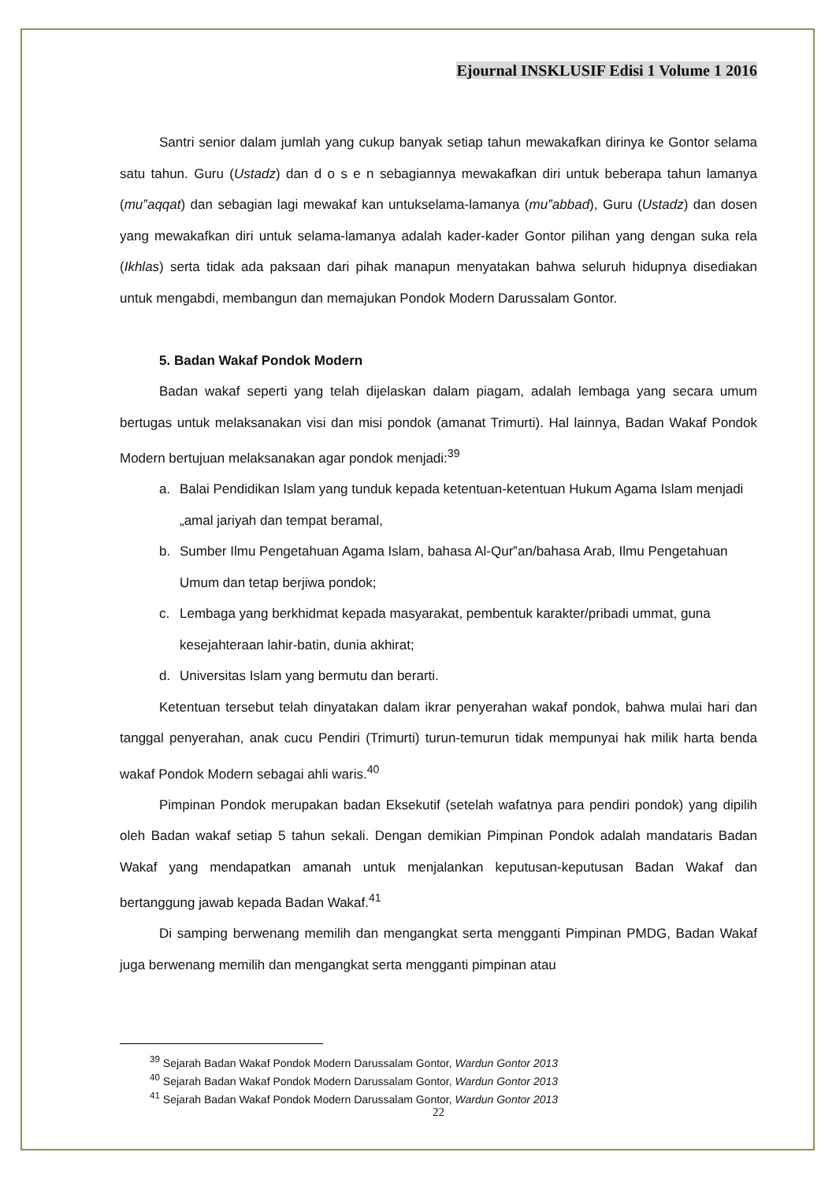Ejournal INSKLUSIF Edisi 1 Volume 1 2016
Santri senior dalam jumlah yang cukup banyak setiap tahun mewakafkan dirinya ke Gontor selama satu tahun. Guru (Ustadz) dan d o s e n sebagiannya mewakafkan diri untuk beberapa tahun lamanya (mu‟aqqat) dan sebagian lagi mewakaf kan untukselama-lamanya (mu‟abbad), Guru (Ustadz) dan dosen yang mewakafkan diri untuk selama-lamanya adalah kader-kader Gontor pilihan yang dengan suka rela (Ikhlas) serta tidak ada paksaan dari pihak manapun menyatakan bahwa seluruh hidupnya disediakan untuk mengabdi, membangun dan memajukan Pondok Modern Darussalam Gontor.
5. Badan Wakaf Pondok Modern
Badan wakaf seperti yang telah dijelaskan dalam piagam, adalah lembaga yang secara umum bertugas untuk melaksanakan visi dan misi pondok (amanat Trimurti). Hal lainnya, Badan Wakaf Pondok Modern bertujuan melaksanakan agar pondok menjadi:<sup>39</sup>
a. Balai Pendidikan Islam yang tunduk kepada ketentuan-ketentuan Hukum Agama Islam menjadi „amal jariyah dan tempat beramal,
b. Sumber Ilmu Pengetahuan Agama Islam, bahasa Al-Qur‟an/bahasa Arab, Ilmu Pengetahuan Umum dan tetap berjiwa pondok;
c. Lembaga yang berkhidmat kepada masyarakat, pembentuk karakter/pribadi ummat, guna kesejahteraan lahir-batin, dunia akhirat;
d. Universitas Islam yang bermutu dan berarti.
Ketentuan tersebut telah dinyatakan dalam ikrar penyerahan wakaf pondok, bahwa mulai hari dan tanggal penyerahan, anak cucu Pendiri (Trimurti) turun-temurun tidak mempunyai hak milik harta benda wakaf Pondok Modern sebagai ahli waris.<sup>40</sup>
Pimpinan Pondok merupakan badan Eksekutif (setelah wafatnya para pendiri pondok) yang dipilih oleh Badan wakaf setiap 5 tahun sekali. Dengan demikian Pimpinan Pondok adalah mandataris Badan Wakaf yang mendapatkan amanah untuk menjalankan keputusan-keputusan Badan Wakaf dan bertanggung jawab kepada Badan Wakaf.<sup>41</sup>
Di samping berwenang memilih dan mengangkat serta mengganti Pimpinan PMDG, Badan Wakaf juga berwenang memilih dan mengangkat serta mengganti pimpinan atau
<sup>39</sup> Sejarah Badan Wakaf Pondok Modern Darussalam Gontor, Wardun Gontor 2013
<sup>40</sup> Sejarah Badan Wakaf Pondok Modern Darussalam Gontor, Wardun Gontor 2013
<sup>41</sup> Sejarah Badan Wakaf Pondok Modern Darussalam Gontor, Wardun Gontor 2013
22